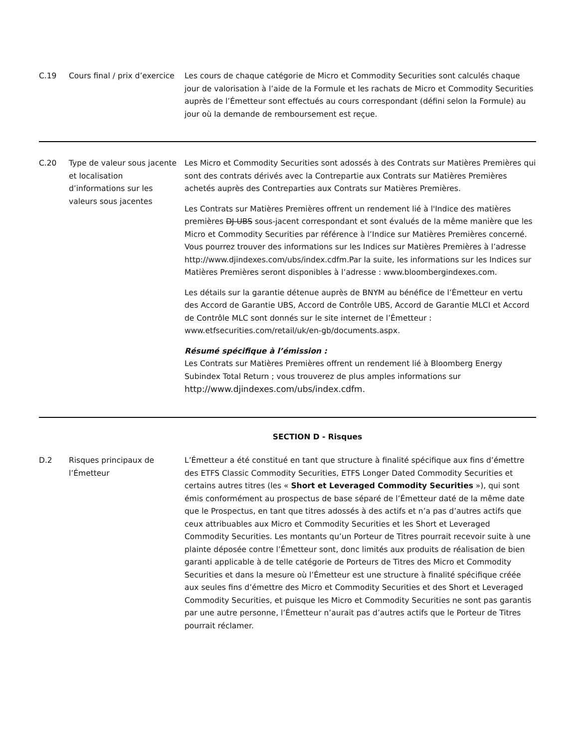| C.19 | Cours final / prix d’exercice | Les cours de chaque catégorie de Micro et Commodity Securities sont calculés chaque jour de valorisation à l’aide de la Formule et les rachats de Micro et Commodity Securities auprès de l’Émetteur sont effectués au cours correspondant (défini selon la Formule) au jour où la demande de remboursement est reçue. |
| C.20 | Type de valeur sous jacente et localisation d’informations sur les valeurs sous jacentes | Les Micro et Commodity Securities sont adossés à des Contrats sur Matières Premières qui sont des contrats dérivés avec la Contrepartie aux Contrats sur Matières Premières achetés auprès des Contreparties aux Contrats sur Matières Premières. Les Contrats sur Matières Premières offrent un rendement lié à l'Indice des matières premières DJ-UBS sous-jacent correspondant et sont évalués de la même manière que les Micro et Commodity Securities par référence à l’Indice sur Matières Premières concerné. Vous pourrez trouver des informations sur les Indices sur Matières Premières à l’adresse http://www.djindexes.com/ubs/index.cdfm.Par la suite, les informations sur les Indices sur Matières Premières seront disponibles à l’adresse : www.bloombergindexes.com. Les détails sur la garantie détenue auprès de BNYM au bénéfice de l’Émetteur en vertu des Accord de Garantie UBS, Accord de Contrôle UBS, Accord de Garantie MLCI et Accord de Contrôle MLC sont donnés sur le site internet de l’Émetteur : www.etfsecurities.com/retail/uk/en-gb/documents.aspx. Résumé spécifique à l’émission : Les Contrats sur Matières Premières offrent un rendement lié à Bloomberg Energy Subindex Total Return ; vous trouverez de plus amples informations sur http://www.djindexes.com/ubs/index.cdfm. |
| SECTION D - Risques | | |
| D.2 | Risques principaux de l’Émetteur | L’Émetteur a été constitué en tant que structure à finalité spécifique aux fins d’émettre des ETFS Classic Commodity Securities, ETFS Longer Dated Commodity Securities et certains autres titres (les « Short et Leveraged Commodity Securities »), qui sont émis conformément au prospectus de base séparé de l’Émetteur daté de la même date que le Prospectus, en tant que titres adossés à des actifs et n’a pas d’autres actifs que ceux attribuables aux Micro et Commodity Securities et les Short et Leveraged Commodity Securities. Les montants qu’un Porteur de Titres pourrait recevoir suite à une plainte déposée contre l’Émetteur sont, donc limités aux produits de réalisation de bien garanti applicable à de telle catégorie de Porteurs de Titres des Micro et Commodity Securities et dans la mesure où l’Émetteur est une structure à finalité spécifique créée aux seules fins d’émettre des Micro et Commodity Securities et des Short et Leveraged Commodity Securities, et puisque les Micro et Commodity Securities ne sont pas garantis par une autre personne, l’Émetteur n’aurait pas d’autres actifs que le Porteur de Titres pourrait réclamer. |